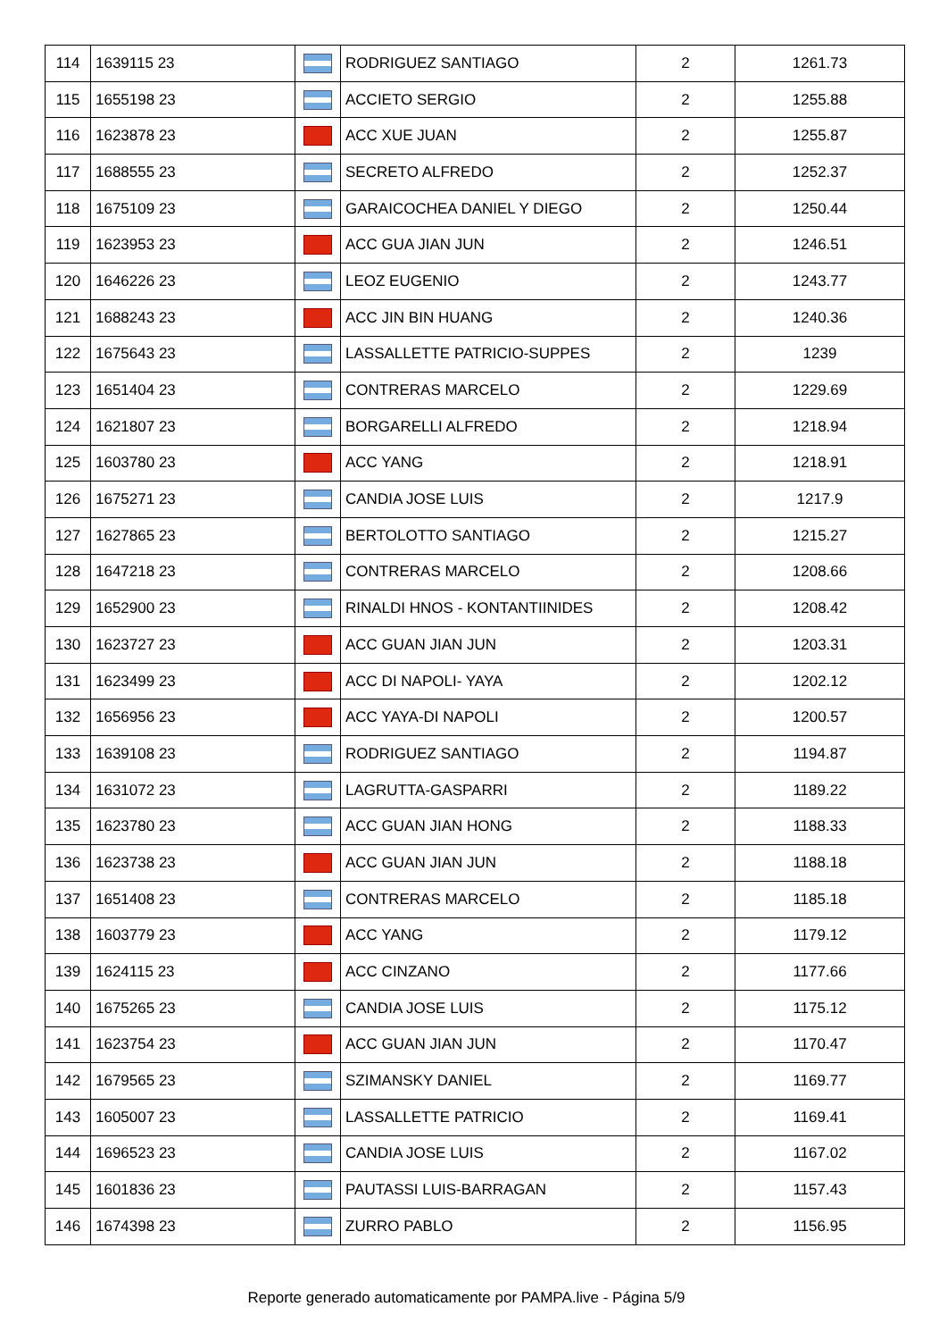| 114 | 1639115 23 | | RODRIGUEZ SANTIAGO | 2 | 1261.73 |
| 115 | 1655198 23 | | ACCIETO SERGIO | 2 | 1255.88 |
| 116 | 1623878 23 | | ACC XUE JUAN | 2 | 1255.87 |
| 117 | 1688555 23 | | SECRETO ALFREDO | 2 | 1252.37 |
| 118 | 1675109 23 | | GARAICOCHEA DANIEL Y DIEGO | 2 | 1250.44 |
| 119 | 1623953 23 | | ACC GUA JIAN JUN | 2 | 1246.51 |
| 120 | 1646226 23 | | LEOZ EUGENIO | 2 | 1243.77 |
| 121 | 1688243 23 | | ACC JIN BIN HUANG | 2 | 1240.36 |
| 122 | 1675643 23 | | LASSALLETTE PATRICIO-SUPPES | 2 | 1239 |
| 123 | 1651404 23 | | CONTRERAS MARCELO | 2 | 1229.69 |
| 124 | 1621807 23 | | BORGARELLI ALFREDO | 2 | 1218.94 |
| 125 | 1603780 23 | | ACC YANG | 2 | 1218.91 |
| 126 | 1675271 23 | | CANDIA JOSE LUIS | 2 | 1217.9 |
| 127 | 1627865 23 | | BERTOLOTTO SANTIAGO | 2 | 1215.27 |
| 128 | 1647218 23 | | CONTRERAS MARCELO | 2 | 1208.66 |
| 129 | 1652900 23 | | RINALDI HNOS - KONTANTIINIDES | 2 | 1208.42 |
| 130 | 1623727 23 | | ACC GUAN JIAN JUN | 2 | 1203.31 |
| 131 | 1623499 23 | | ACC DI NAPOLI- YAYA | 2 | 1202.12 |
| 132 | 1656956 23 | | ACC YAYA-DI NAPOLI | 2 | 1200.57 |
| 133 | 1639108 23 | | RODRIGUEZ SANTIAGO | 2 | 1194.87 |
| 134 | 1631072 23 | | LAGRUTTA-GASPARRI | 2 | 1189.22 |
| 135 | 1623780 23 | | ACC GUAN JIAN HONG | 2 | 1188.33 |
| 136 | 1623738 23 | | ACC GUAN JIAN JUN | 2 | 1188.18 |
| 137 | 1651408 23 | | CONTRERAS MARCELO | 2 | 1185.18 |
| 138 | 1603779 23 | | ACC YANG | 2 | 1179.12 |
| 139 | 1624115 23 | | ACC CINZANO | 2 | 1177.66 |
| 140 | 1675265 23 | | CANDIA JOSE LUIS | 2 | 1175.12 |
| 141 | 1623754 23 | | ACC GUAN JIAN JUN | 2 | 1170.47 |
| 142 | 1679565 23 | | SZIMANSKY DANIEL | 2 | 1169.77 |
| 143 | 1605007 23 | | LASSALLETTE PATRICIO | 2 | 1169.41 |
| 144 | 1696523 23 | | CANDIA JOSE LUIS | 2 | 1167.02 |
| 145 | 1601836 23 | | PAUTASSI LUIS-BARRAGAN | 2 | 1157.43 |
| 146 | 1674398 23 | | ZURRO PABLO | 2 | 1156.95 |
Reporte generado automaticamente por PAMPA.live - Página 5/9